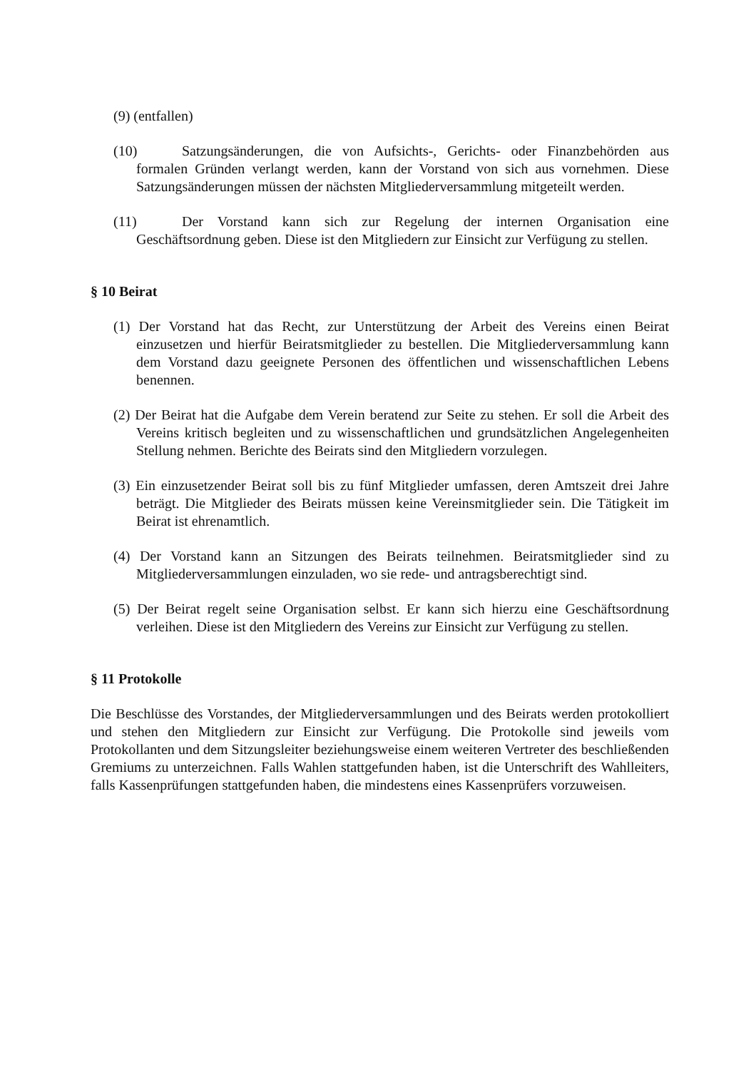(9) (entfallen)
(10) Satzungsänderungen, die von Aufsichts-, Gerichts- oder Finanzbehörden aus formalen Gründen verlangt werden, kann der Vorstand von sich aus vornehmen. Diese Satzungsänderungen müssen der nächsten Mitgliederversammlung mitgeteilt werden.
(11) Der Vorstand kann sich zur Regelung der internen Organisation eine Geschäftsordnung geben. Diese ist den Mitgliedern zur Einsicht zur Verfügung zu stellen.
§ 10 Beirat
(1) Der Vorstand hat das Recht, zur Unterstützung der Arbeit des Vereins einen Beirat einzusetzen und hierfür Beiratsmitglieder zu bestellen. Die Mitgliederversammlung kann dem Vorstand dazu geeignete Personen des öffentlichen und wissenschaftlichen Lebens benennen.
(2) Der Beirat hat die Aufgabe dem Verein beratend zur Seite zu stehen. Er soll die Arbeit des Vereins kritisch begleiten und zu wissenschaftlichen und grundsätzlichen Angelegenheiten Stellung nehmen. Berichte des Beirats sind den Mitgliedern vorzulegen.
(3) Ein einzusetzender Beirat soll bis zu fünf Mitglieder umfassen, deren Amtszeit drei Jahre beträgt. Die Mitglieder des Beirats müssen keine Vereinsmitglieder sein. Die Tätigkeit im Beirat ist ehrenamtlich.
(4) Der Vorstand kann an Sitzungen des Beirats teilnehmen. Beiratsmitglieder sind zu Mitgliederversammlungen einzuladen, wo sie rede- und antragsberechtigt sind.
(5) Der Beirat regelt seine Organisation selbst. Er kann sich hierzu eine Geschäftsordnung verleihen. Diese ist den Mitgliedern des Vereins zur Einsicht zur Verfügung zu stellen.
§ 11 Protokolle
Die Beschlüsse des Vorstandes, der Mitgliederversammlungen und des Beirats werden protokolliert und stehen den Mitgliedern zur Einsicht zur Verfügung. Die Protokolle sind jeweils vom Protokollanten und dem Sitzungsleiter beziehungsweise einem weiteren Vertreter des beschließenden Gremiums zu unterzeichnen. Falls Wahlen stattgefunden haben, ist die Unterschrift des Wahlleiters, falls Kassenprüfungen stattgefunden haben, die mindestens eines Kassenprüfers vorzuweisen.